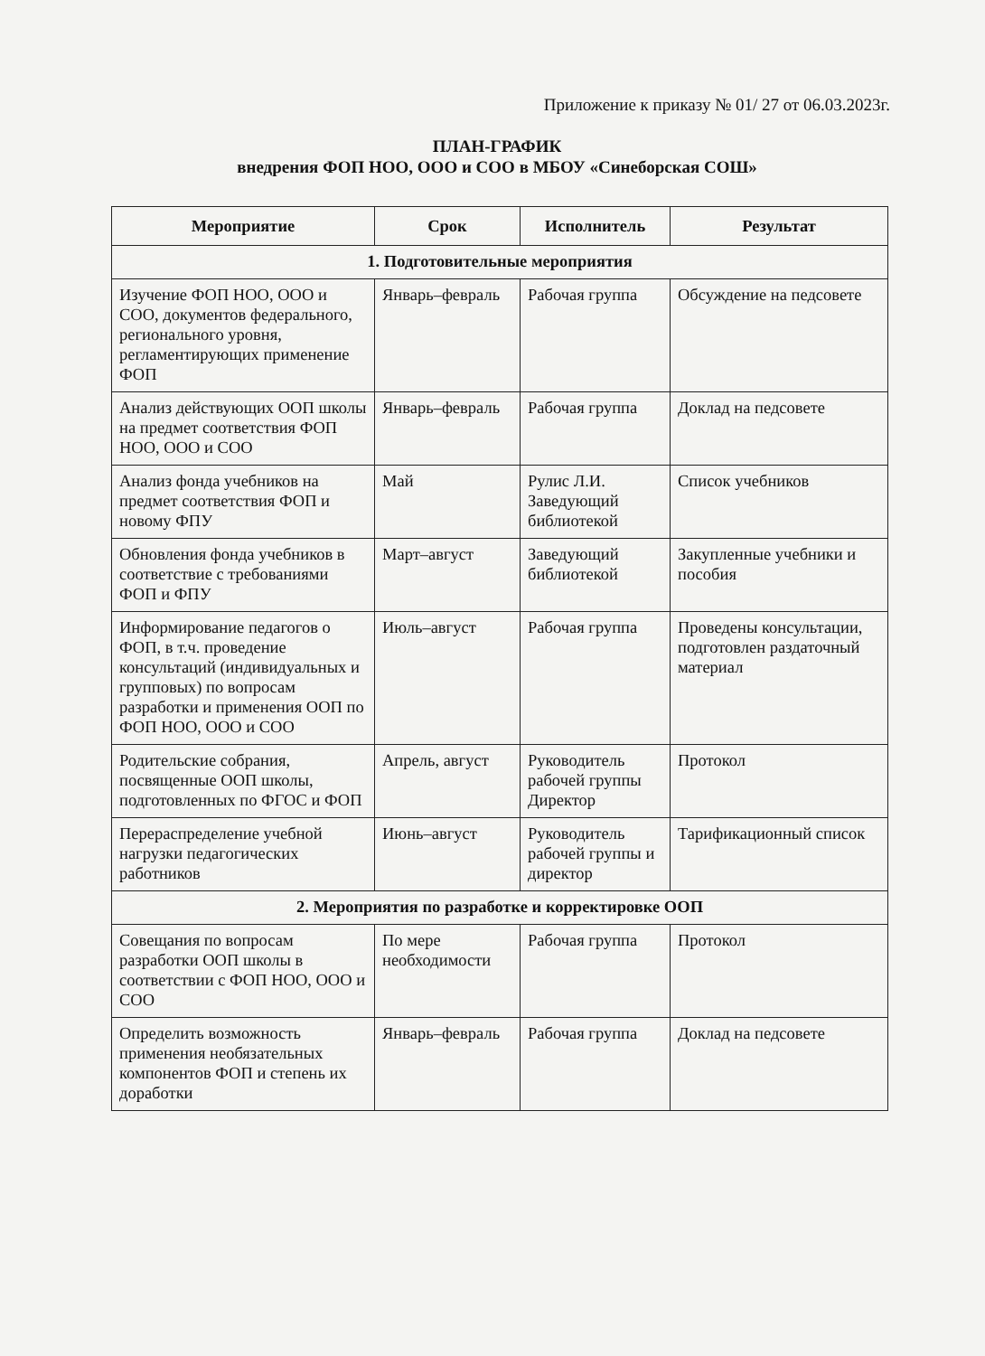Приложение к приказу № 01/ 27 от 06.03.2023г.
ПЛАН-ГРАФИК
внедрения ФОП НОО, ООО и СОО в МБОУ «Синеборская СОШ»
| Мероприятие | Срок | Исполнитель | Результат |
| --- | --- | --- | --- |
| 1. Подготовительные мероприятия | | | |
| Изучение ФОП НОО, ООО и СОО, документов федерального, регионального уровня, регламентирующих применение ФОП | Январь–февраль | Рабочая группа | Обсуждение на педсовете |
| Анализ действующих ООП школы на предмет соответствия ФОП НОО, ООО и СОО | Январь–февраль | Рабочая группа | Доклад на педсовете |
| Анализ фонда учебников на предмет соответствия ФОП и новому ФПУ | Май | Рулис Л.И. Заведующий библиотекой | Список учебников |
| Обновления фонда учебников в соответствие с требованиями ФОП и ФПУ | Март–август | Заведующий библиотекой | Закупленные учебники и пособия |
| Информирование педагогов о ФОП, в т.ч. проведение консультаций (индивидуальных и групповых) по вопросам разработки и применения ООП по ФОП НОО, ООО и СОО | Июль–август | Рабочая группа | Проведены консультации, подготовлен раздаточный материал |
| Родительские собрания, посвященные ООП школы, подготовленных по ФГОС и ФОП | Апрель, август | Руководитель рабочей группы Директор | Протокол |
| Перераспределение учебной нагрузки педагогических работников | Июнь–август | Руководитель рабочей группы и директор | Тарификационный список |
| 2. Мероприятия по разработке и корректировке ООП | | | |
| Совещания по вопросам разработки ООП школы в соответствии с ФОП НОО, ООО и СОО | По мере необходимости | Рабочая группа | Протокол |
| Определить возможность применения необязательных компонентов ФОП и степень их доработки | Январь–февраль | Рабочая группа | Доклад на педсовете |